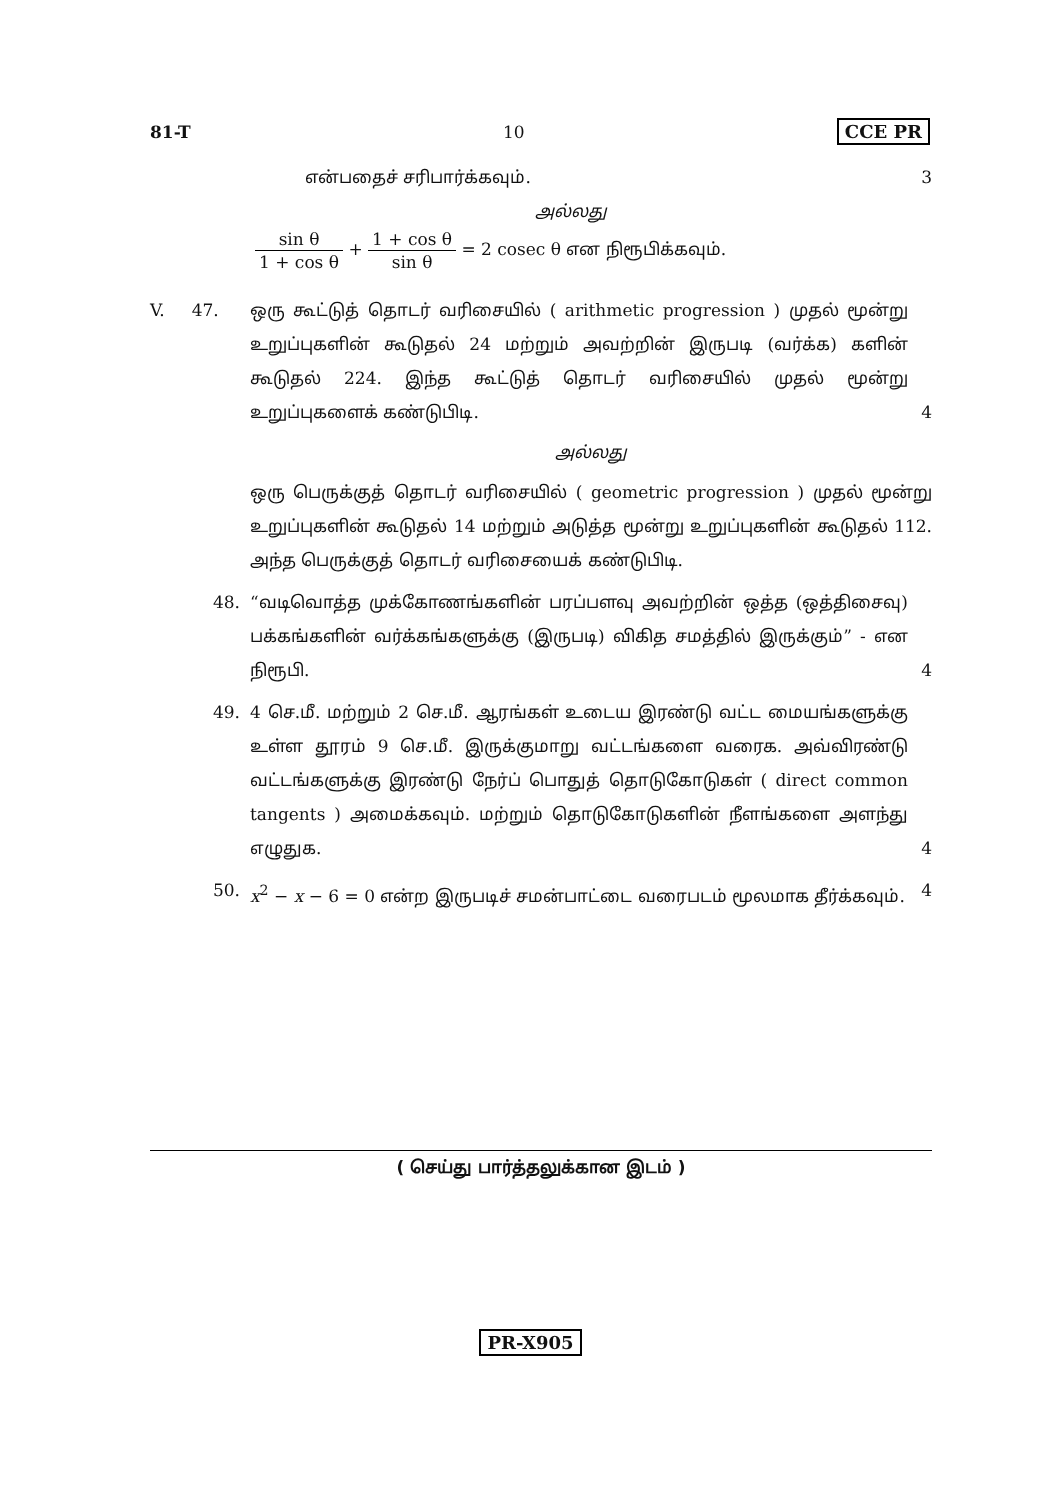81-T 10 CCE PR
என்பதைச் சரிபார்க்கவும். 3
அல்லது
sin θ 1 + cos θ + 1 + cos θ sin θ = 2 cosec θ என நிரூபிக்கவும்.
V. 47.
ஒரு கூட்டுத் தொடர் வரிசையில் ( arithmetic progression ) முதல் மூன்று உறுப்புகளின் கூடுதல் 24 மற்றும் அவற்றின் இருபடி (வர்க்க) களின் கூடுதல் 224. இந்த கூட்டுத் தொடர் வரிசையில் முதல் மூன்று உறுப்புகளைக் கண்டுபிடி. 4
அல்லது
ஒரு பெருக்குத் தொடர் வரிசையில் ( geometric progression ) முதல் மூன்று உறுப்புகளின் கூடுதல் 14 மற்றும் அடுத்த மூன்று உறுப்புகளின் கூடுதல் 112. அந்த பெருக்குத் தொடர் வரிசையைக் கண்டுபிடி.
48. “வடிவொத்த முக்கோணங்களின் பரப்பளவு அவற்றின் ஒத்த (ஒத்திசைவு) பக்கங்களின் வர்க்கங்களுக்கு (இருபடி) விகித சமத்தில் இருக்கும்” - என நிரூபி. 4
49. 4 செ.மீ. மற்றும் 2 செ.மீ. ஆரங்கள் உடைய இரண்டு வட்ட மையங்களுக்கு உள்ள தூரம் 9 செ.மீ. இருக்குமாறு வட்டங்களை வரைக. அவ்விரண்டு வட்டங்களுக்கு இரண்டு நேர்ப் பொதுத் தொடுகோடுகள் ( direct common tangents ) அமைக்கவும். மற்றும் தொடுகோடுகளின் நீளங்களை அளந்து எழுதுக. 4
50. x<sup>2</sup> − x − 6 = 0 என்ற இருபடிச் சமன்பாட்டை வரைபடம் மூலமாக தீர்க்கவும். 4
( செய்து பார்த்தலுக்கான இடம் )
PR-X905